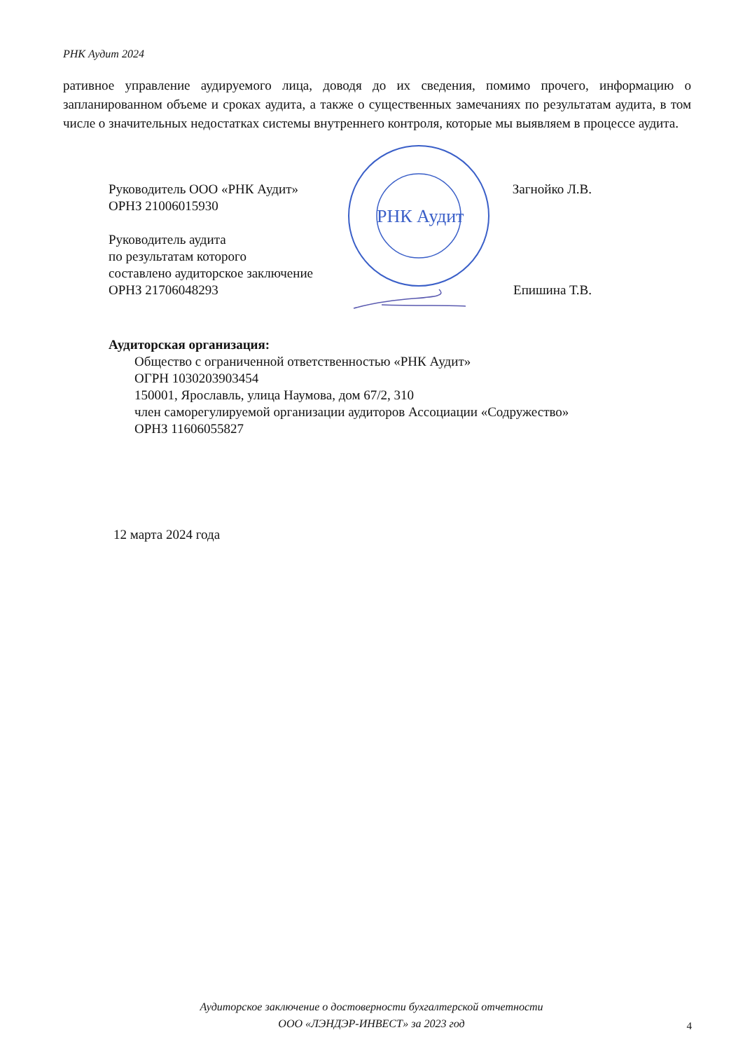РНК Аудит 2024
ративное управление аудируемого лица, доводя до их сведения, помимо прочего, информацию о запланированном объеме и сроках аудита, а также о существенных замечаниях по результатам аудита, в том числе о значительных недостатках системы внутреннего контроля, которые мы выявляем в процессе аудита.
РНК Аудит
Руководитель ООО «РНК Аудит»
ОРНЗ 21006015930 Загнойко Л.В.
Руководитель аудита
по результатам которого
составлено аудиторское заключение
ОРНЗ 21706048293 Епишина Т.В.
Аудиторская организация:
Общество с ограниченной ответственностью «РНК Аудит»
ОГРН 1030203903454
150001, Ярославль, улица Наумова, дом 67/2, 310
член саморегулируемой организации аудиторов Ассоциации «Содружество»
ОРНЗ 11606055827
12 марта 2024 года
Аудиторское заключение о достоверности бухгалтерской отчетности
ООО «ЛЭНДЭР-ИНВЕСТ» за 2023 год
4